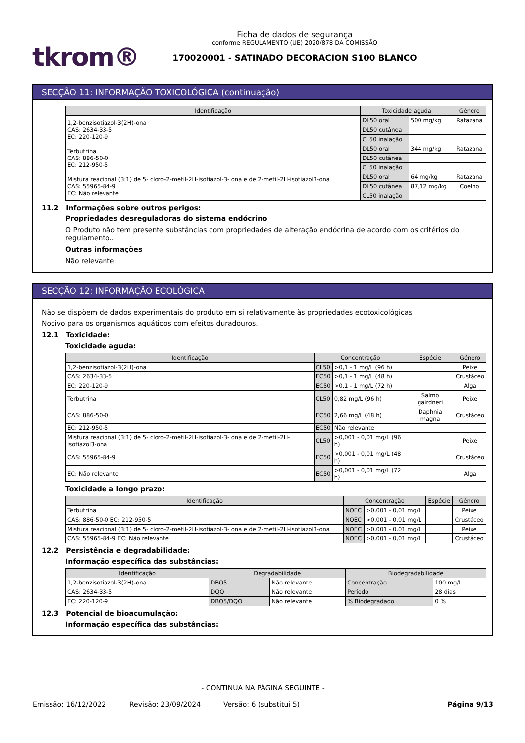tkrom®
Ficha de dados de segurança
conforme REGULAMENTO (UE) 2020/878 DA COMISSÃO
170020001 - SATINADO DECORACION S100 BLANCO
SECÇÃO 11: INFORMAÇÃO TOXICOLÓGICA (continuação)
| Identificação | Toxicidade aguda | | Género |
| --- | --- | --- | --- |
| 1,2-benzisotiazol-3(2H)-ona CAS: 2634-33-5 EC: 220-120-9 | DL50 oral | 500 mg/kg | Ratazana |
| | DL50 cutânea | | |
| | CL50 inalação | | |
| Terbutrina CAS: 886-50-0 EC: 212-950-5 | DL50 oral | 344 mg/kg | Ratazana |
| | DL50 cutânea | | |
| | CL50 inalação | | |
| Mistura reacional (3:1) de 5- cloro-2-metil-2H-isotiazol-3- ona e de 2-metil-2H-isotiazol3-ona CAS: 55965-84-9 EC: Não relevante | DL50 oral | 64 mg/kg | Ratazana |
| | DL50 cutânea | 87,12 mg/kg | Coelho |
| | CL50 inalação | | |
11.2 Informações sobre outros perigos:
Propriedades desreguladoras do sistema endócrino
O Produto não tem presente substâncias com propriedades de alteração endócrina de acordo com os critérios do regulamento..
Outras informações
Não relevante
SECÇÃO 12: INFORMAÇÃO ECOLÓGICA
Não se dispõem de dados experimentais do produto em si relativamente às propriedades ecotoxicológicas
Nocivo para os organismos aquáticos com efeitos duradouros.
12.1 Toxicidade:
Toxicidade aguda:
| Identificação | Concentração | | Espécie | Género |
| --- | --- | --- | --- | --- |
| 1,2-benzisotiazol-3(2H)-ona | CL50 | >0,1 - 1 mg/L (96 h) | | Peixe |
| CAS: 2634-33-5 | EC50 | >0,1 - 1 mg/L (48 h) | | Crustáceo |
| EC: 220-120-9 | EC50 | >0,1 - 1 mg/L (72 h) | | Alga |
| Terbutrina | CL50 | 0,82 mg/L (96 h) | Salmo gairdneri | Peixe |
| CAS: 886-50-0 | EC50 | 2,66 mg/L (48 h) | Daphnia magna | Crustáceo |
| EC: 212-950-5 | EC50 | Não relevante | | |
| Mistura reacional (3:1) de 5- cloro-2-metil-2H-isotiazol-3- ona e de 2-metil-2H-isotiazol3-ona | CL50 | >0,001 - 0,01 mg/L (96 h) | | Peixe |
| CAS: 55965-84-9 | EC50 | >0,001 - 0,01 mg/L (48 h) | | Crustáceo |
| EC: Não relevante | EC50 | >0,001 - 0,01 mg/L (72 h) | | Alga |
Toxicidade a longo prazo:
| Identificação | Concentração | | Espécie | Género |
| --- | --- | --- | --- | --- |
| Terbutrina | NOEC | >0,001 - 0,01 mg/L | | Peixe |
| CAS: 886-50-0 EC: 212-950-5 | NOEC | >0,001 - 0,01 mg/L | | Crustáceo |
| Mistura reacional (3:1) de 5- cloro-2-metil-2H-isotiazol-3- ona e de 2-metil-2H-isotiazol3-ona | NOEC | >0,001 - 0,01 mg/L | | Peixe |
| CAS: 55965-84-9 EC: Não relevante | NOEC | >0,001 - 0,01 mg/L | | Crustáceo |
12.2 Persistência e degradabilidade:
Informação específica das substâncias:
| Identificação | Degradabilidade | | Biodegradabilidade | |
| --- | --- | --- | --- | --- |
| 1,2-benzisotiazol-3(2H)-ona | DBO5 | Não relevante | Concentração | 100 mg/L |
| CAS: 2634-33-5 | DQO | Não relevante | Período | 28 dias |
| EC: 220-120-9 | DBO5/DQO | Não relevante | % Biodegradado | 0 % |
12.3 Potencial de bioacumulação:
Informação específica das substâncias:
- CONTINUA NA PÁGINA SEGUINTE -
Emissão: 16/12/2022 Revisão: 23/09/2024 Versão: 6 (substitui 5) Página 9/13